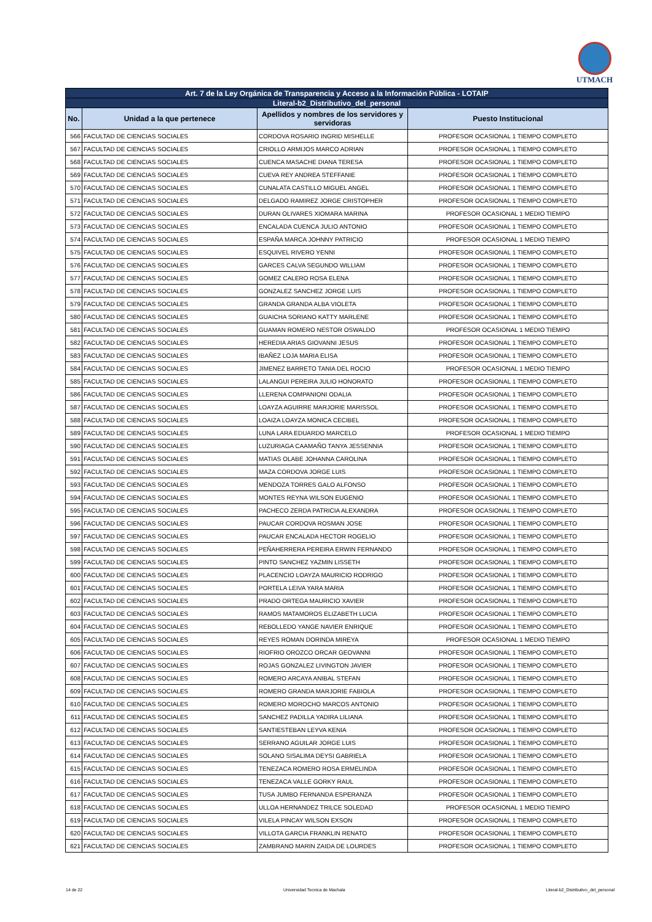UTMACH
| Art. 7 de la Ley Orgánica de Transparencia y Acceso a la Información Pública - LOTAIP | | | |
| --- | --- | --- | --- |
| Literal-b2_Distributivo_del_personal | | | |
| No. | Unidad a la que pertenece | Apellidos y nombres de los servidores y servidoras | Puesto Institucional |
| 566 | FACULTAD DE CIENCIAS SOCIALES | CORDOVA ROSARIO INGRID MISHELLE | PROFESOR OCASIONAL 1 TIEMPO COMPLETO |
| 567 | FACULTAD DE CIENCIAS SOCIALES | CRIOLLO ARMIJOS MARCO ADRIAN | PROFESOR OCASIONAL 1 TIEMPO COMPLETO |
| 568 | FACULTAD DE CIENCIAS SOCIALES | CUENCA MASACHE DIANA TERESA | PROFESOR OCASIONAL 1 TIEMPO COMPLETO |
| 569 | FACULTAD DE CIENCIAS SOCIALES | CUEVA REY ANDREA STEFFANIE | PROFESOR OCASIONAL 1 TIEMPO COMPLETO |
| 570 | FACULTAD DE CIENCIAS SOCIALES | CUNALATA CASTILLO MIGUEL ANGEL | PROFESOR OCASIONAL 1 TIEMPO COMPLETO |
| 571 | FACULTAD DE CIENCIAS SOCIALES | DELGADO RAMIREZ JORGE CRISTOPHER | PROFESOR OCASIONAL 1 TIEMPO COMPLETO |
| 572 | FACULTAD DE CIENCIAS SOCIALES | DURAN OLIVARES XIOMARA MARINA | PROFESOR OCASIONAL 1 MEDIO TIEMPO |
| 573 | FACULTAD DE CIENCIAS SOCIALES | ENCALADA CUENCA JULIO ANTONIO | PROFESOR OCASIONAL 1 TIEMPO COMPLETO |
| 574 | FACULTAD DE CIENCIAS SOCIALES | ESPAÑA MARCA JOHNNY PATRICIO | PROFESOR OCASIONAL 1 MEDIO TIEMPO |
| 575 | FACULTAD DE CIENCIAS SOCIALES | ESQUIVEL RIVERO YENNI | PROFESOR OCASIONAL 1 TIEMPO COMPLETO |
| 576 | FACULTAD DE CIENCIAS SOCIALES | GARCES CALVA SEGUNDO WILLIAM | PROFESOR OCASIONAL 1 TIEMPO COMPLETO |
| 577 | FACULTAD DE CIENCIAS SOCIALES | GOMEZ CALERO ROSA ELENA | PROFESOR OCASIONAL 1 TIEMPO COMPLETO |
| 578 | FACULTAD DE CIENCIAS SOCIALES | GONZALEZ SANCHEZ JORGE LUIS | PROFESOR OCASIONAL 1 TIEMPO COMPLETO |
| 579 | FACULTAD DE CIENCIAS SOCIALES | GRANDA GRANDA ALBA VIOLETA | PROFESOR OCASIONAL 1 TIEMPO COMPLETO |
| 580 | FACULTAD DE CIENCIAS SOCIALES | GUAICHA SORIANO KATTY MARLENE | PROFESOR OCASIONAL 1 TIEMPO COMPLETO |
| 581 | FACULTAD DE CIENCIAS SOCIALES | GUAMAN ROMERO NESTOR OSWALDO | PROFESOR OCASIONAL 1 MEDIO TIEMPO |
| 582 | FACULTAD DE CIENCIAS SOCIALES | HEREDIA ARIAS GIOVANNI JESUS | PROFESOR OCASIONAL 1 TIEMPO COMPLETO |
| 583 | FACULTAD DE CIENCIAS SOCIALES | IBAÑEZ LOJA MARIA ELISA | PROFESOR OCASIONAL 1 TIEMPO COMPLETO |
| 584 | FACULTAD DE CIENCIAS SOCIALES | JIMENEZ BARRETO TANIA DEL ROCIO | PROFESOR OCASIONAL 1 MEDIO TIEMPO |
| 585 | FACULTAD DE CIENCIAS SOCIALES | LALANGUI PEREIRA JULIO HONORATO | PROFESOR OCASIONAL 1 TIEMPO COMPLETO |
| 586 | FACULTAD DE CIENCIAS SOCIALES | LLERENA COMPANIONI ODALIA | PROFESOR OCASIONAL 1 TIEMPO COMPLETO |
| 587 | FACULTAD DE CIENCIAS SOCIALES | LOAYZA AGUIRRE MARJORIE MARISSOL | PROFESOR OCASIONAL 1 TIEMPO COMPLETO |
| 588 | FACULTAD DE CIENCIAS SOCIALES | LOAIZA LOAYZA MONICA CECIBEL | PROFESOR OCASIONAL 1 TIEMPO COMPLETO |
| 589 | FACULTAD DE CIENCIAS SOCIALES | LUNA LARA EDUARDO MARCELO | PROFESOR OCASIONAL 1 MEDIO TIEMPO |
| 590 | FACULTAD DE CIENCIAS SOCIALES | LUZURIAGA CAAMAÑO TANYA JESSENNIA | PROFESOR OCASIONAL 1 TIEMPO COMPLETO |
| 591 | FACULTAD DE CIENCIAS SOCIALES | MATIAS OLABE JOHANNA CAROLINA | PROFESOR OCASIONAL 1 TIEMPO COMPLETO |
| 592 | FACULTAD DE CIENCIAS SOCIALES | MAZA CORDOVA JORGE LUIS | PROFESOR OCASIONAL 1 TIEMPO COMPLETO |
| 593 | FACULTAD DE CIENCIAS SOCIALES | MENDOZA TORRES GALO ALFONSO | PROFESOR OCASIONAL 1 TIEMPO COMPLETO |
| 594 | FACULTAD DE CIENCIAS SOCIALES | MONTES REYNA WILSON EUGENIO | PROFESOR OCASIONAL 1 TIEMPO COMPLETO |
| 595 | FACULTAD DE CIENCIAS SOCIALES | PACHECO ZERDA PATRICIA ALEXANDRA | PROFESOR OCASIONAL 1 TIEMPO COMPLETO |
| 596 | FACULTAD DE CIENCIAS SOCIALES | PAUCAR CORDOVA ROSMAN JOSE | PROFESOR OCASIONAL 1 TIEMPO COMPLETO |
| 597 | FACULTAD DE CIENCIAS SOCIALES | PAUCAR ENCALADA HECTOR ROGELIO | PROFESOR OCASIONAL 1 TIEMPO COMPLETO |
| 598 | FACULTAD DE CIENCIAS SOCIALES | PEÑAHERRERA PEREIRA ERWIN FERNANDO | PROFESOR OCASIONAL 1 TIEMPO COMPLETO |
| 599 | FACULTAD DE CIENCIAS SOCIALES | PINTO SANCHEZ YAZMIN LISSETH | PROFESOR OCASIONAL 1 TIEMPO COMPLETO |
| 600 | FACULTAD DE CIENCIAS SOCIALES | PLACENCIO LOAYZA MAURICIO RODRIGO | PROFESOR OCASIONAL 1 TIEMPO COMPLETO |
| 601 | FACULTAD DE CIENCIAS SOCIALES | PORTELA LEIVA YARA MARIA | PROFESOR OCASIONAL 1 TIEMPO COMPLETO |
| 602 | FACULTAD DE CIENCIAS SOCIALES | PRADO ORTEGA MAURICIO XAVIER | PROFESOR OCASIONAL 1 TIEMPO COMPLETO |
| 603 | FACULTAD DE CIENCIAS SOCIALES | RAMOS MATAMOROS ELIZABETH LUCIA | PROFESOR OCASIONAL 1 TIEMPO COMPLETO |
| 604 | FACULTAD DE CIENCIAS SOCIALES | REBOLLEDO YANGE NAVIER ENRIQUE | PROFESOR OCASIONAL 1 TIEMPO COMPLETO |
| 605 | FACULTAD DE CIENCIAS SOCIALES | REYES ROMAN DORINDA MIREYA | PROFESOR OCASIONAL 1 MEDIO TIEMPO |
| 606 | FACULTAD DE CIENCIAS SOCIALES | RIOFRIO OROZCO ORCAR GEOVANNI | PROFESOR OCASIONAL 1 TIEMPO COMPLETO |
| 607 | FACULTAD DE CIENCIAS SOCIALES | ROJAS GONZALEZ LIVINGTON JAVIER | PROFESOR OCASIONAL 1 TIEMPO COMPLETO |
| 608 | FACULTAD DE CIENCIAS SOCIALES | ROMERO ARCAYA ANIBAL STEFAN | PROFESOR OCASIONAL 1 TIEMPO COMPLETO |
| 609 | FACULTAD DE CIENCIAS SOCIALES | ROMERO GRANDA MARJORIE FABIOLA | PROFESOR OCASIONAL 1 TIEMPO COMPLETO |
| 610 | FACULTAD DE CIENCIAS SOCIALES | ROMERO MOROCHO MARCOS ANTONIO | PROFESOR OCASIONAL 1 TIEMPO COMPLETO |
| 611 | FACULTAD DE CIENCIAS SOCIALES | SANCHEZ PADILLA YADIRA LILIANA | PROFESOR OCASIONAL 1 TIEMPO COMPLETO |
| 612 | FACULTAD DE CIENCIAS SOCIALES | SANTIESTEBAN LEYVA KENIA | PROFESOR OCASIONAL 1 TIEMPO COMPLETO |
| 613 | FACULTAD DE CIENCIAS SOCIALES | SERRANO AGUILAR JORGE LUIS | PROFESOR OCASIONAL 1 TIEMPO COMPLETO |
| 614 | FACULTAD DE CIENCIAS SOCIALES | SOLANO SISALIMA DEYSI GABRIELA | PROFESOR OCASIONAL 1 TIEMPO COMPLETO |
| 615 | FACULTAD DE CIENCIAS SOCIALES | TENEZACA ROMERO ROSA ERMELINDA | PROFESOR OCASIONAL 1 TIEMPO COMPLETO |
| 616 | FACULTAD DE CIENCIAS SOCIALES | TENEZACA VALLE GORKY RAUL | PROFESOR OCASIONAL 1 TIEMPO COMPLETO |
| 617 | FACULTAD DE CIENCIAS SOCIALES | TUSA JUMBO FERNANDA ESPERANZA | PROFESOR OCASIONAL 1 TIEMPO COMPLETO |
| 618 | FACULTAD DE CIENCIAS SOCIALES | ULLOA HERNANDEZ TRILCE SOLEDAD | PROFESOR OCASIONAL 1 MEDIO TIEMPO |
| 619 | FACULTAD DE CIENCIAS SOCIALES | VILELA PINCAY WILSON EXSON | PROFESOR OCASIONAL 1 TIEMPO COMPLETO |
| 620 | FACULTAD DE CIENCIAS SOCIALES | VILLOTA GARCIA FRANKLIN RENATO | PROFESOR OCASIONAL 1 TIEMPO COMPLETO |
| 621 | FACULTAD DE CIENCIAS SOCIALES | ZAMBRANO MARIN ZAIDA DE LOURDES | PROFESOR OCASIONAL 1 TIEMPO COMPLETO |
14 de 22 Universidad Tecnica de Machala Literal-b2_Distributivo_del_personal